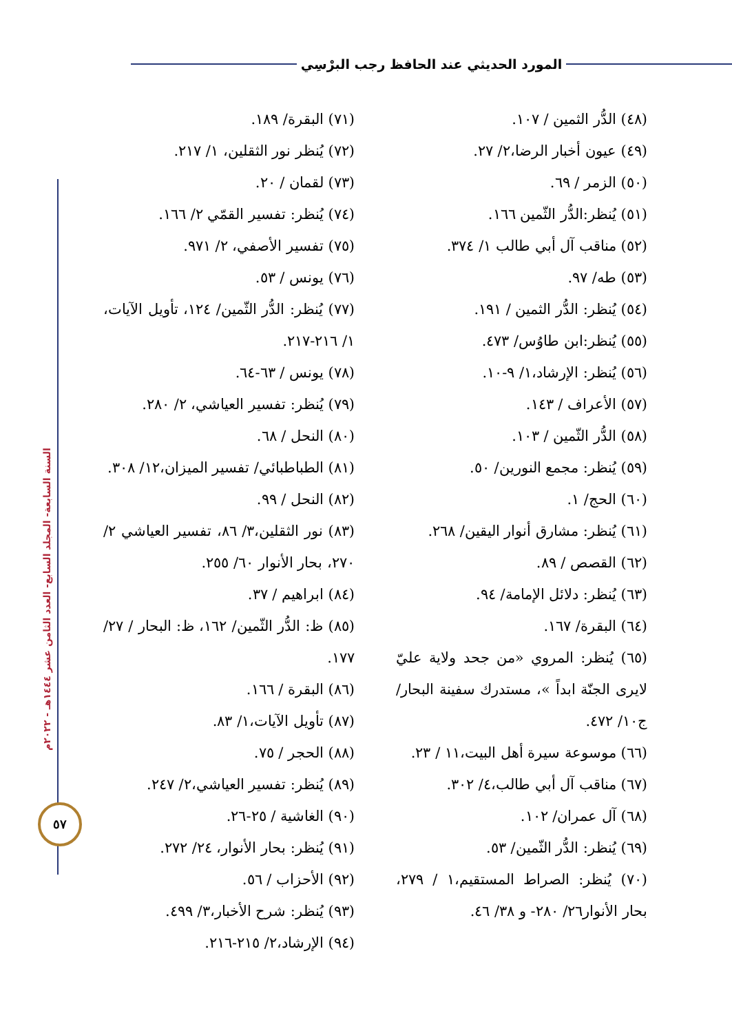المورد الحديثي عند الحافظ رجب البرْسِي
السنة السابعة- المجلد السابع- العدد الثامن عشر ١٤٤٤هـ - ٢٠٢٢م
٥٧
(٤٨) الدُّر الثمين / ١٠٧.
(٤٩) عيون أخبار الرضا،٢/ ٢٧.
(٥٠) الزمر / ٦٩.
(٥١) يُنظر:الدُّر الثّمين ١٦٦.
(٥٢) مناقب آل أبي طالب ١/ ٣٧٤.
(٥٣) طه/ ٩٧.
(٥٤) يُنظر: الدُّر الثمين / ١٩١.
(٥٥) يُنظر:ابن طاوُس/ ٤٧٣.
(٥٦) يُنظر: الإرشاد،١/ ٩-١٠.
(٥٧) الأعراف / ١٤٣.
(٥٨) الدُّر الثّمين / ١٠٣.
(٥٩) يُنظر: مجمع النورين/ ٥٠.
(٦٠) الحج/ ١.
(٦١) يُنظر: مشارق أنوار اليقين/ ٢٦٨.
(٦٢) القصص / ٨٩.
(٦٣) يُنظر: دلائل الإمامة/ ٩٤.
(٦٤) البقرة/ ١٦٧.
(٦٥) يُنظر: المروي «من جحد ولاية عليّ لايرى الجنّة ابداً »، مستدرك سفينة البحار/ ج١٠/ ٤٧٢.
(٦٦) موسوعة سيرة أهل البيت،١١ / ٢٣.
(٦٧) مناقب آل أبي طالب،٤/ ٣٠٢.
(٦٨) آل عمران/ ١٠٢.
(٦٩) يُنظر: الدُّر الثّمين/ ٥٣.
(٧٠) يُنظر: الصراط المستقيم،١ / ٢٧٩، بحار الأنوار٢٦/ ٢٨٠- و ٣٨/ ٤٦.
(٧١) البقرة/ ١٨٩.
(٧٢) يُنظر نور الثقلين، ١/ ٢١٧.
(٧٣) لقمان / ٢٠.
(٧٤) يُنظر: تفسير القمّي ٢/ ١٦٦.
(٧٥) تفسير الأصفي، ٢/ ٩٧١.
(٧٦) يونس / ٥٣.
(٧٧) يُنظر: الدُّر الثّمين/ ١٢٤، تأويل الآيات، ١/ ٢١٦-٢١٧.
(٧٨) يونس / ٦٣-٦٤.
(٧٩) يُنظر: تفسير العياشي، ٢/ ٢٨٠.
(٨٠) النحل / ٦٨.
(٨١) الطباطبائي/ تفسير الميزان،١٢/ ٣٠٨.
(٨٢) النحل / ٩٩.
(٨٣) نور الثقلين،٣/ ٨٦، تفسير العياشي ٢/ ٢٧٠، بحار الأنوار ٦٠/ ٢٥٥.
(٨٤) ابراهيم / ٣٧.
(٨٥) ظ: الدُّر الثّمين/ ١٦٢، ظ: البحار / ٢٧/ ١٧٧.
(٨٦) البقرة / ١٦٦.
(٨٧) تأويل الآيات،١/ ٨٣.
(٨٨) الحجر / ٧٥.
(٨٩) يُنظر: تفسير العياشي،٢/ ٢٤٧.
(٩٠) الغاشية / ٢٥-٢٦.
(٩١) يُنظر: بحار الأنوار، ٢٤/ ٢٧٢.
(٩٢) الأحزاب / ٥٦.
(٩٣) يُنظر: شرح الأخبار،٣/ ٤٩٩.
(٩٤) الإرشاد،٢/ ٢١٥-٢١٦.